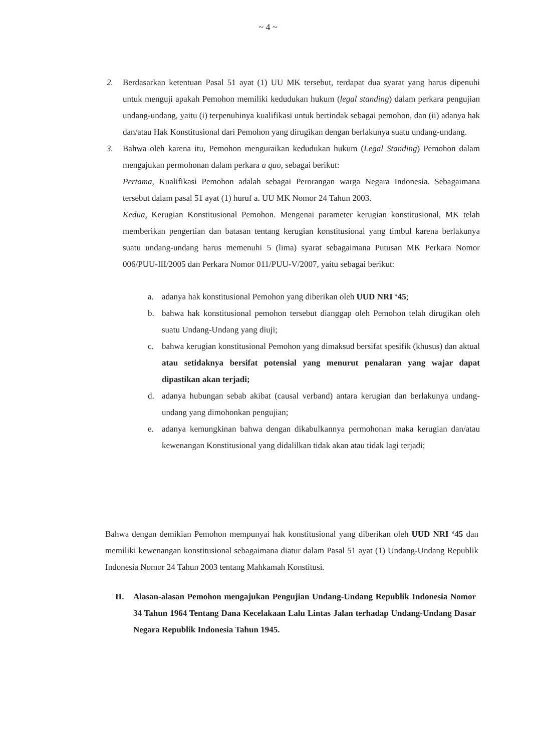~ 4 ~
2. Berdasarkan ketentuan Pasal 51 ayat (1) UU MK tersebut, terdapat dua syarat yang harus dipenuhi untuk menguji apakah Pemohon memiliki kedudukan hukum (legal standing) dalam perkara pengujian undang-undang, yaitu (i) terpenuhinya kualifikasi untuk bertindak sebagai pemohon, dan (ii) adanya hak dan/atau Hak Konstitusional dari Pemohon yang dirugikan dengan berlakunya suatu undang-undang.
3. Bahwa oleh karena itu, Pemohon menguraikan kedudukan hukum (Legal Standing) Pemohon dalam mengajukan permohonan dalam perkara a quo, sebagai berikut:
Pertama, Kualifikasi Pemohon adalah sebagai Perorangan warga Negara Indonesia. Sebagaimana tersebut dalam pasal 51 ayat (1) huruf a. UU MK Nomor 24 Tahun 2003.
Kedua, Kerugian Konstitusional Pemohon. Mengenai parameter kerugian konstitusional, MK telah memberikan pengertian dan batasan tentang kerugian konstitusional yang timbul karena berlakunya suatu undang-undang harus memenuhi 5 (lima) syarat sebagaimana Putusan MK Perkara Nomor 006/PUU-III/2005 dan Perkara Nomor 011/PUU-V/2007, yaitu sebagai berikut:
a. adanya hak konstitusional Pemohon yang diberikan oleh UUD NRI ‘45;
b. bahwa hak konstitusional pemohon tersebut dianggap oleh Pemohon telah dirugikan oleh suatu Undang-Undang yang diuji;
c. bahwa kerugian konstitusional Pemohon yang dimaksud bersifat spesifik (khusus) dan aktual atau setidaknya bersifat potensial yang menurut penalaran yang wajar dapat dipastikan akan terjadi;
d. adanya hubungan sebab akibat (causal verband) antara kerugian dan berlakunya undang-undang yang dimohonkan pengujian;
e. adanya kemungkinan bahwa dengan dikabulkannya permohonan maka kerugian dan/atau kewenangan Konstitusional yang didalilkan tidak akan atau tidak lagi terjadi;
Bahwa dengan demikian Pemohon mempunyai hak konstitusional yang diberikan oleh UUD NRI ‘45 dan memiliki kewenangan konstitusional sebagaimana diatur dalam Pasal 51 ayat (1) Undang-Undang Republik Indonesia Nomor 24 Tahun 2003 tentang Mahkamah Konstitusi.
II. Alasan-alasan Pemohon mengajukan Pengujian Undang-Undang Republik Indonesia Nomor 34 Tahun 1964 Tentang Dana Kecelakaan Lalu Lintas Jalan terhadap Undang-Undang Dasar Negara Republik Indonesia Tahun 1945.